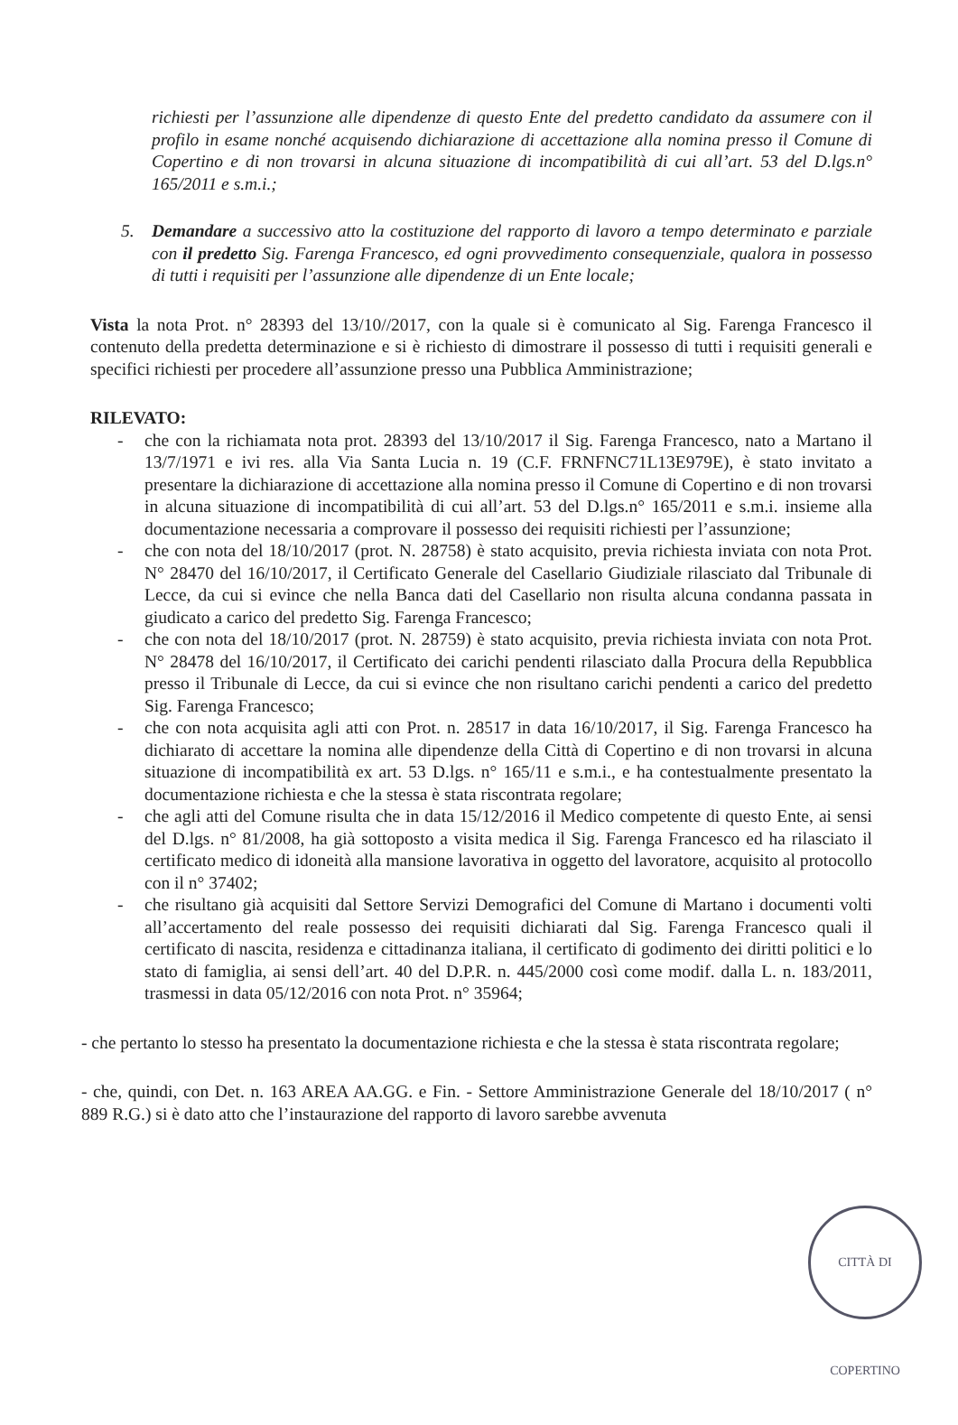richiesti per l’assunzione alle dipendenze di questo Ente del predetto candidato da assumere con il profilo in esame nonché acquisendo dichiarazione di accettazione alla nomina presso il Comune di Copertino e di non trovarsi in alcuna situazione di incompatibilità di cui all’art. 53 del D.lgs.n° 165/2011 e s.m.i.;
5. Demandare a successivo atto la costituzione del rapporto di lavoro a tempo determinato e parziale con il predetto Sig. Farenga Francesco, ed ogni provvedimento consequenziale, qualora in possesso di tutti i requisiti per l’assunzione alle dipendenze di un Ente locale;
Vista la nota Prot. n° 28393 del 13/10//2017, con la quale si è comunicato al Sig. Farenga Francesco il contenuto della predetta determinazione e si è richiesto di dimostrare il possesso di tutti i requisiti generali e specifici richiesti per procedere all’assunzione presso una Pubblica Amministrazione;
RILEVATO:
- che con la richiamata nota prot. 28393 del 13/10/2017 il Sig. Farenga Francesco, nato a Martano il 13/7/1971 e ivi res. alla Via Santa Lucia n. 19 (C.F. FRNFNC71L13E979E), è stato invitato a presentare la dichiarazione di accettazione alla nomina presso il Comune di Copertino e di non trovarsi in alcuna situazione di incompatibilità di cui all’art. 53 del D.lgs.n° 165/2011 e s.m.i. insieme alla documentazione necessaria a comprovare il possesso dei requisiti richiesti per l’assunzione;
- che con nota del 18/10/2017 (prot. N. 28758) è stato acquisito, previa richiesta inviata con nota Prot. N° 28470 del 16/10/2017, il Certificato Generale del Casellario Giudiziale rilasciato dal Tribunale di Lecce, da cui si evince che nella Banca dati del Casellario non risulta alcuna condanna passata in giudicato a carico del predetto Sig. Farenga Francesco;
- che con nota del 18/10/2017 (prot. N. 28759) è stato acquisito, previa richiesta inviata con nota Prot. N° 28478 del 16/10/2017, il Certificato dei carichi pendenti rilasciato dalla Procura della Repubblica presso il Tribunale di Lecce, da cui si evince che non risultano carichi pendenti a carico del predetto Sig. Farenga Francesco;
- che con nota acquisita agli atti con Prot. n. 28517 in data 16/10/2017, il Sig. Farenga Francesco ha dichiarato di accettare la nomina alle dipendenze della Città di Copertino e di non trovarsi in alcuna situazione di incompatibilità ex art. 53 D.lgs. n° 165/11 e s.m.i., e ha contestualmente presentato la documentazione richiesta e che la stessa è stata riscontrata regolare;
- che agli atti del Comune risulta che in data 15/12/2016 il Medico competente di questo Ente, ai sensi del D.lgs. n° 81/2008, ha già sottoposto a visita medica il Sig. Farenga Francesco ed ha rilasciato il certificato medico di idoneità alla mansione lavorativa in oggetto del lavoratore, acquisito al protocollo con il n° 37402;
- che risultano già acquisiti dal Settore Servizi Demografici del Comune di Martano i documenti volti all’accertamento del reale possesso dei requisiti dichiarati dal Sig. Farenga Francesco quali il certificato di nascita, residenza e cittadinanza italiana, il certificato di godimento dei diritti politici e lo stato di famiglia, ai sensi dell’art. 40 del D.P.R. n. 445/2000 così come modif. dalla L. n. 183/2011, trasmessi in data 05/12/2016 con nota Prot. n° 35964;
- che pertanto lo stesso ha presentato la documentazione richiesta e che la stessa è stata riscontrata regolare;
- che, quindi, con Det. n. 163 AREA AA.GG. e Fin. - Settore Amministrazione Generale del 18/10/2017 ( n° 889 R.G.) si è dato atto che l’instaurazione del rapporto di lavoro sarebbe avvenuta
CITTÀ DI COPERTINO